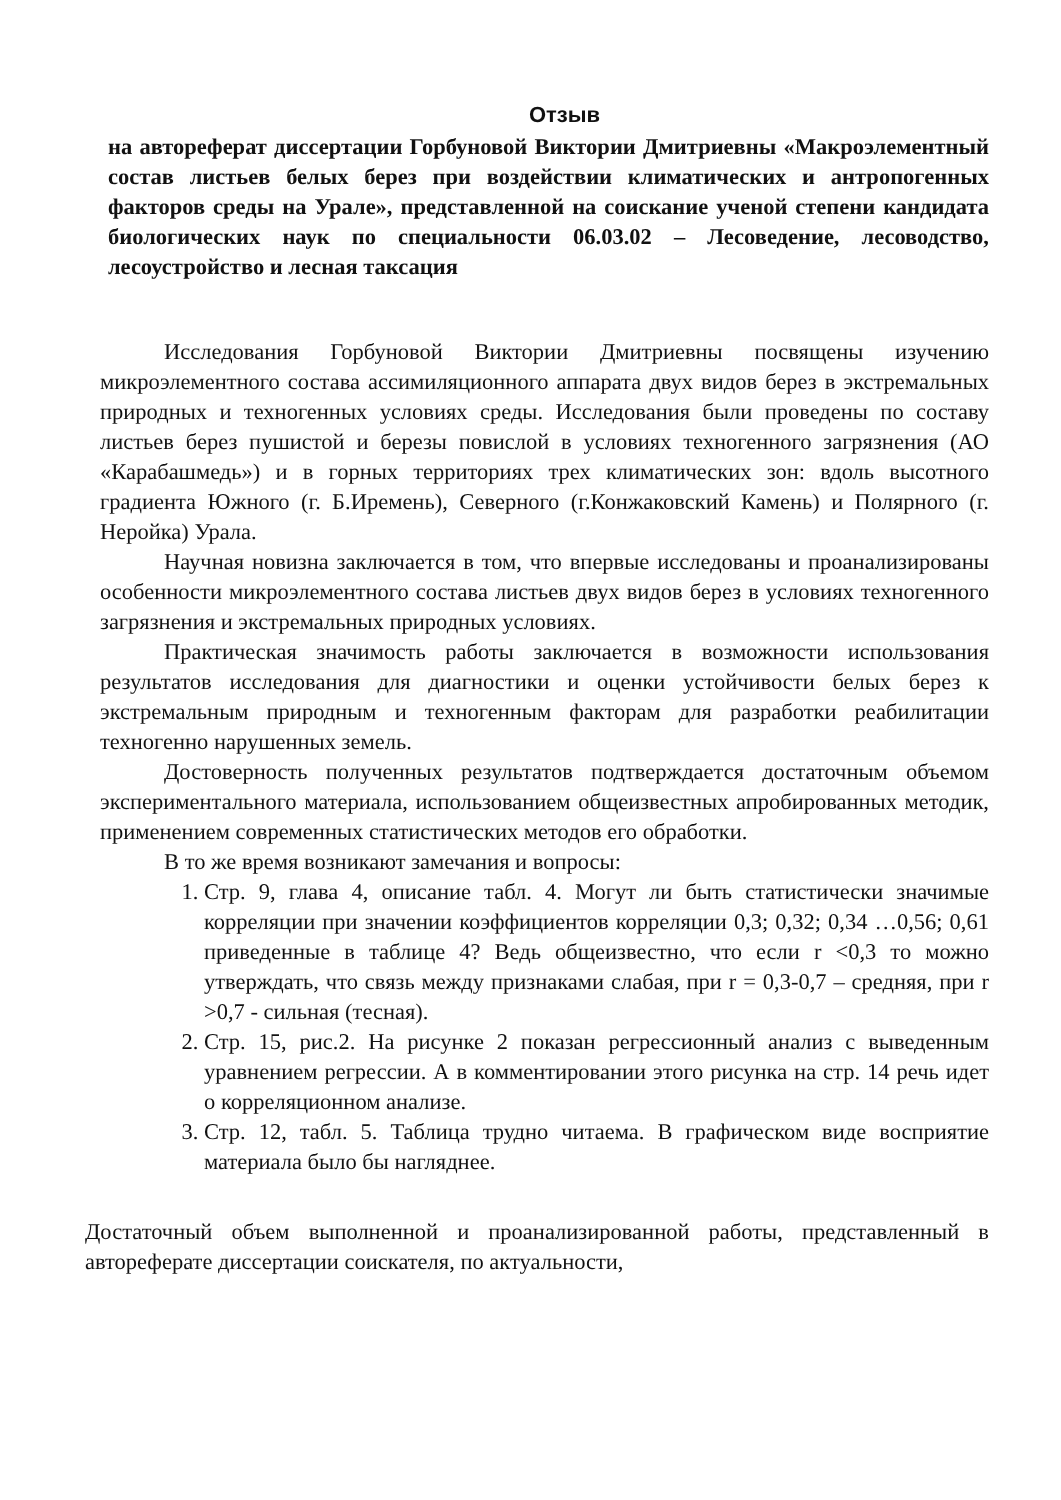Отзыв
на автореферат диссертации Горбуновой Виктории Дмитриевны «Макроэлементный состав листьев белых берез при воздействии климатических и антропогенных факторов среды на Урале», представленной на соискание ученой степени кандидата биологических наук по специальности 06.03.02 – Лесоведение, лесоводство, лесоустройство и лесная таксация
Исследования Горбуновой Виктории Дмитриевны посвящены изучению микроэлементного состава ассимиляционного аппарата двух видов берез в экстремальных природных и техногенных условиях среды. Исследования были проведены по составу листьев берез пушистой и березы повислой в условиях техногенного загрязнения (АО «Карабашмедь») и в горных территориях трех климатических зон: вдоль высотного градиента Южного (г. Б.Иремень), Северного (г.Конжаковский Камень) и Полярного (г. Неройка) Урала.
Научная новизна заключается в том, что впервые исследованы и проанализированы особенности микроэлементного состава листьев двух видов берез в условиях техногенного загрязнения и экстремальных природных условиях.
Практическая значимость работы заключается в возможности использования результатов исследования для диагностики и оценки устойчивости белых берез к экстремальным природным и техногенным факторам для разработки реабилитации техногенно нарушенных земель.
Достоверность полученных результатов подтверждается достаточным объемом экспериментального материала, использованием общеизвестных апробированных методик, применением современных статистических методов его обработки.
В то же время возникают замечания и вопросы:
1. Стр. 9, глава 4, описание табл. 4. Могут ли быть статистически значимые корреляции при значении коэффициентов корреляции 0,3; 0,32; 0,34 …0,56; 0,61 приведенные в таблице 4? Ведь общеизвестно, что если r <0,3 то можно утверждать, что связь между признаками слабая, при r = 0,3-0,7 – средняя, при r >0,7 - сильная (тесная).
2. Стр. 15, рис.2. На рисунке 2 показан регрессионный анализ с выведенным уравнением регрессии. А в комментировании этого рисунка на стр. 14 речь идет о корреляционном анализе.
3. Стр. 12, табл. 5. Таблица трудно читаема. В графическом виде восприятие материала было бы нагляднее.
Достаточный объем выполненной и проанализированной работы, представленный в автореферате диссертации соискателя, по актуальности,